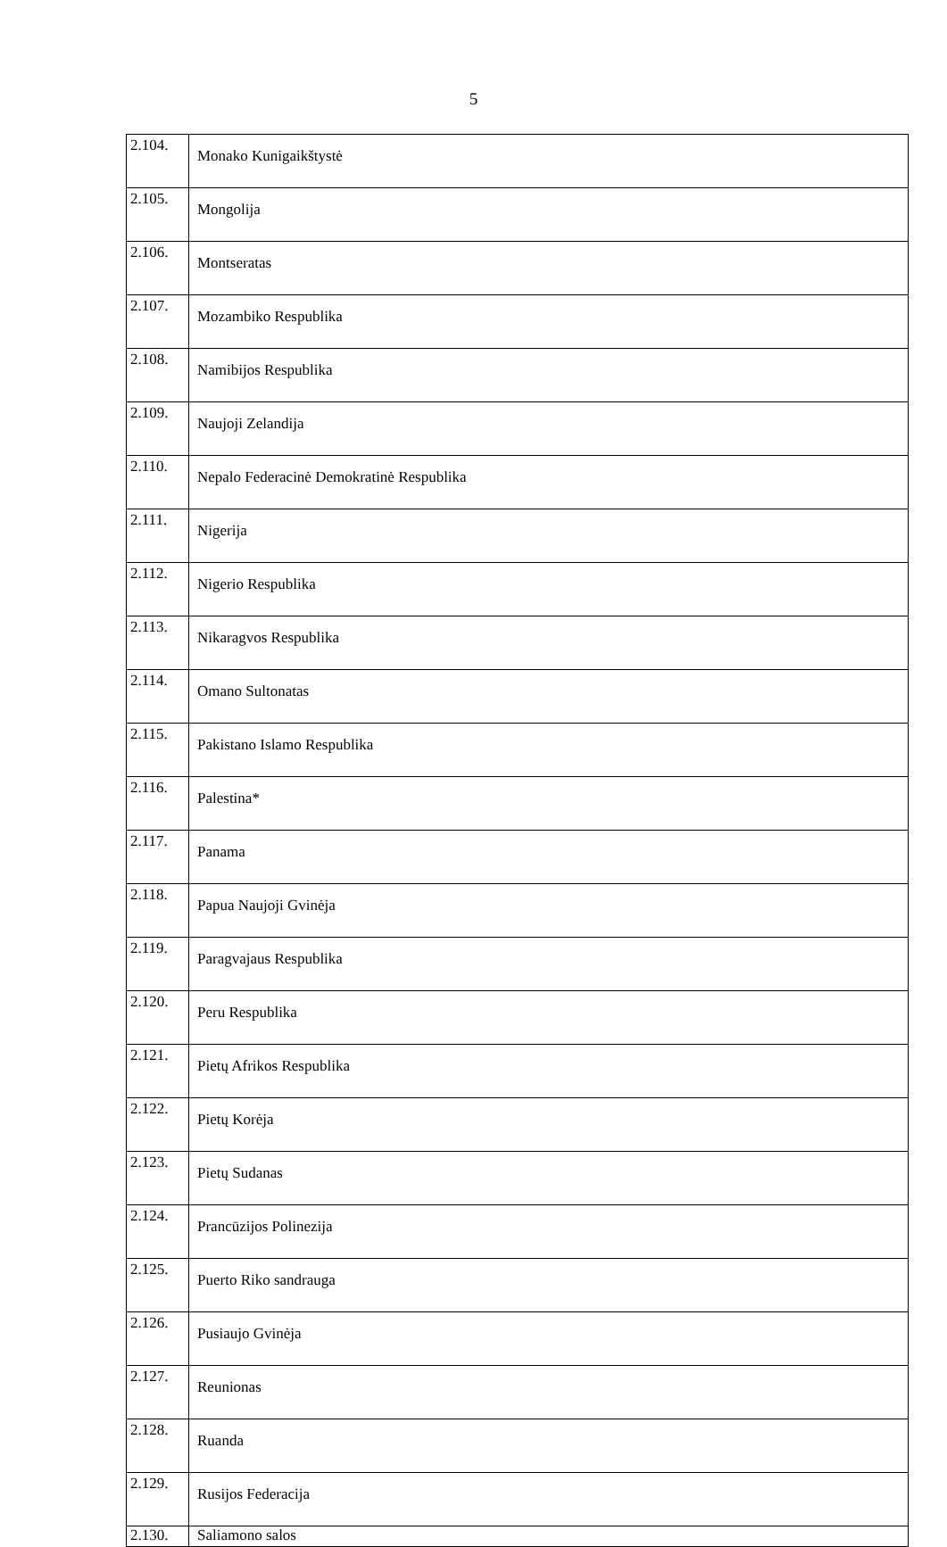5
| 2.104. | Monako Kunigaikštystė |
| 2.105. | Mongolija |
| 2.106. | Montseratas |
| 2.107. | Mozambiko Respublika |
| 2.108. | Namibijos Respublika |
| 2.109. | Naujoji Zelandija |
| 2.110. | Nepalo Federacinė Demokratinė Respublika |
| 2.111. | Nigerija |
| 2.112. | Nigerio Respublika |
| 2.113. | Nikaragvos Respublika |
| 2.114. | Omano Sultonatas |
| 2.115. | Pakistano Islamo Respublika |
| 2.116. | Palestina* |
| 2.117. | Panama |
| 2.118. | Papua Naujoji Gvinėja |
| 2.119. | Paragvajaus Respublika |
| 2.120. | Peru Respublika |
| 2.121. | Pietų Afrikos Respublika |
| 2.122. | Pietų Korėja |
| 2.123. | Pietų Sudanas |
| 2.124. | Prancūzijos Polinezija |
| 2.125. | Puerto Riko sandrauga |
| 2.126. | Pusiaujo Gvinėja |
| 2.127. | Reunionas |
| 2.128. | Ruanda |
| 2.129. | Rusijos Federacija |
| 2.130. | Saliamono salos |